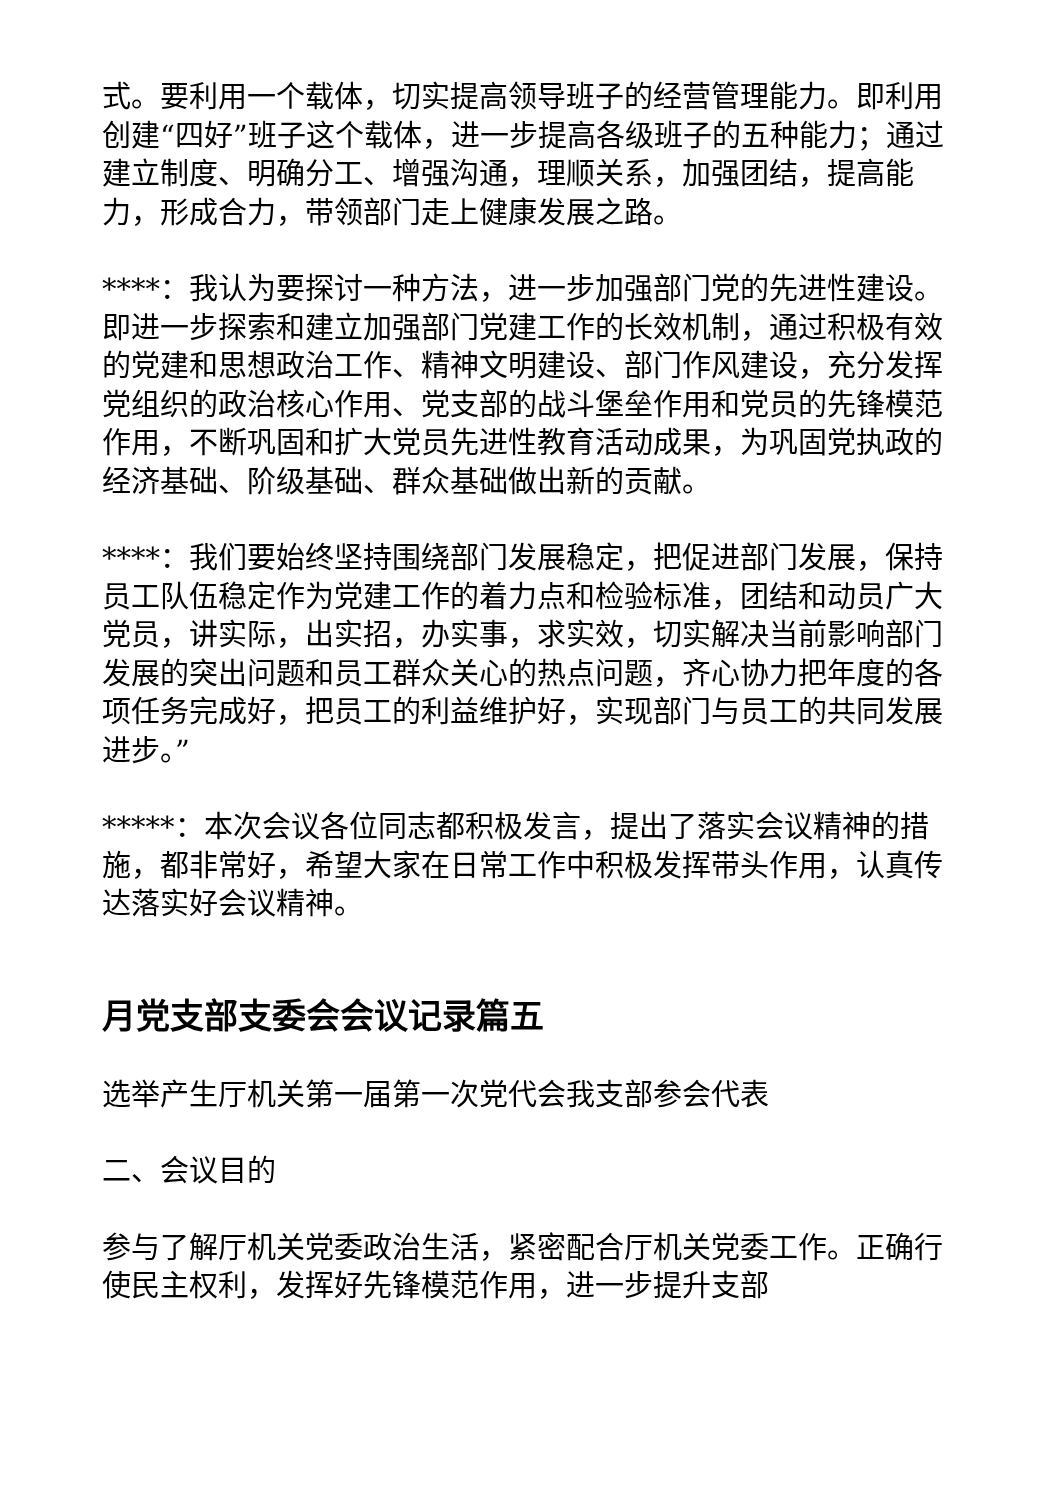式。要利用一个载体，切实提高领导班子的经营管理能力。即利用创建“四好”班子这个载体，进一步提高各级班子的五种能力；通过建立制度、明确分工、增强沟通，理顺关系，加强团结，提高能力，形成合力，带领部门走上健康发展之路。
****：我认为要探讨一种方法，进一步加强部门党的先进性建设。即进一步探索和建立加强部门党建工作的长效机制，通过积极有效的党建和思想政治工作、精神文明建设、部门作风建设，充分发挥党组织的政治核心作用、党支部的战斗堡垒作用和党员的先锋模范作用，不断巩固和扩大党员先进性教育活动成果，为巩固党执政的经济基础、阶级基础、群众基础做出新的贡献。
****：我们要始终坚持围绕部门发展稳定，把促进部门发展，保持员工队伍稳定作为党建工作的着力点和检验标准，团结和动员广大党员，讲实际，出实招，办实事，求实效，切实解决当前影响部门发展的突出问题和员工群众关心的热点问题，齐心协力把年度的各项任务完成好，把员工的利益维护好，实现部门与员工的共同发展进步。”
*****：本次会议各位同志都积极发言，提出了落实会议精神的措施，都非常好，希望大家在日常工作中积极发挥带头作用，认真传达落实好会议精神。
月党支部支委会会议记录篇五
选举产生厅机关第一届第一次党代会我支部参会代表
二、会议目的
参与了解厅机关党委政治生活，紧密配合厅机关党委工作。正确行使民主权利，发挥好先锋模范作用，进一步提升支部